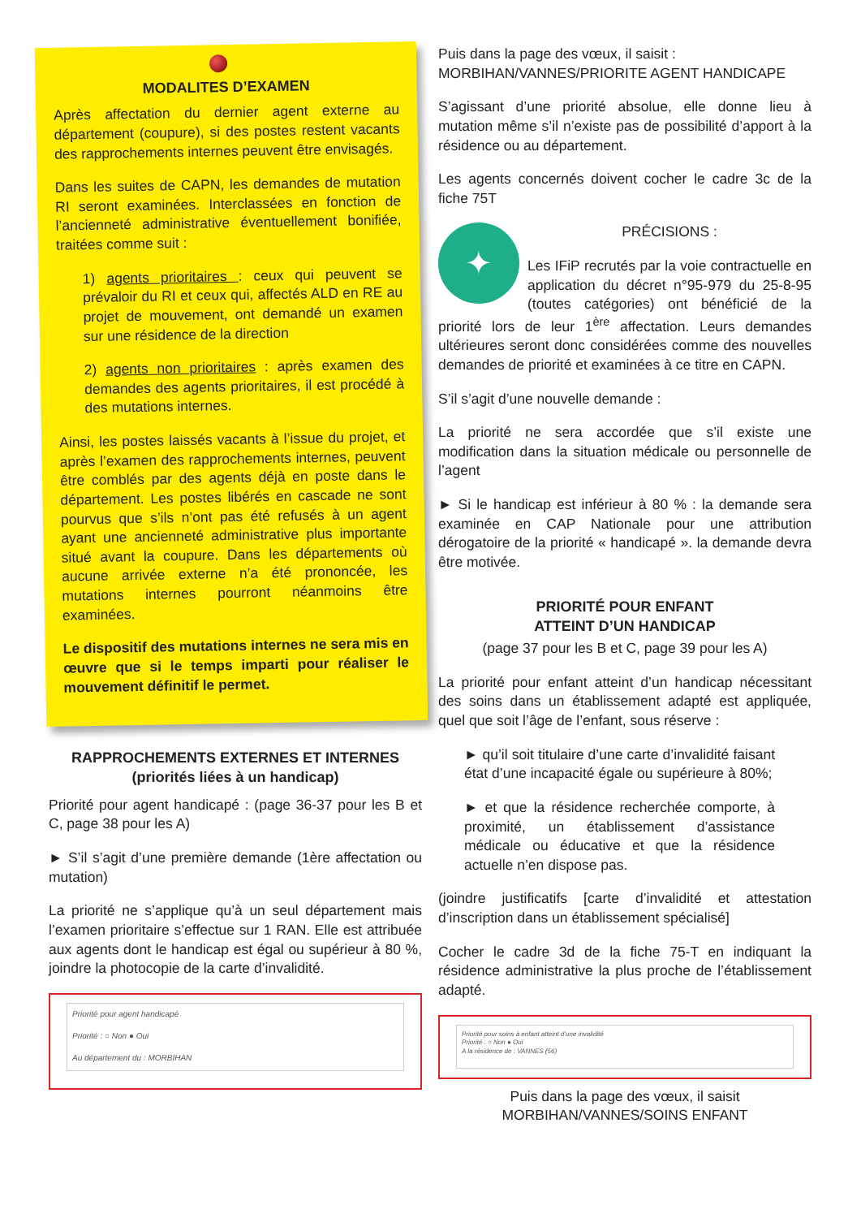MODALITES D’EXAMEN
Après affectation du dernier agent externe au département (coupure), si des postes restent vacants des rapprochements internes peuvent être envisagés.
Dans les suites de CAPN, les demandes de mutation RI seront examinées. Interclassées en fonction de l’ancienneté administrative éventuellement bonifiée, traitées comme suit :
1) agents prioritaires : ceux qui peuvent se prévaloir du RI et ceux qui, affectés ALD en RE au projet de mouvement, ont demandé un examen sur une résidence de la direction
2) agents non prioritaires : après examen des demandes des agents prioritaires, il est procédé à des mutations internes.
Ainsi, les postes laissés vacants à l’issue du projet, et après l’examen des rapprochements internes, peuvent être comblés par des agents déjà en poste dans le département. Les postes libérés en cascade ne sont pourvus que s’ils n’ont pas été refusés à un agent ayant une ancienneté administrative plus importante situé avant la coupure. Dans les départements où aucune arrivée externe n’a été prononcée, les mutations internes pourront néanmoins être examinées.
Le dispositif des mutations internes ne sera mis en œuvre que si le temps imparti pour réaliser le mouvement définitif le permet.
RAPPROCHEMENTS EXTERNES ET INTERNES
(priorités liées à un handicap)
Priorité pour agent handicapé : (page 36-37 pour les B et C, page 38 pour les A)
► S’il s’agit d’une première demande (1ère affectation ou mutation)
La priorité ne s’applique qu’à un seul département mais l’examen prioritaire s’effectue sur 1 RAN. Elle est attribuée aux agents dont le handicap est égal ou supérieur à 80 %, joindre la photocopie de la carte d’invalidité.
Priorité pour agent handicapé
Priorité : ○ Non ● Oui
Au département du : MORBIHAN
Puis dans la page des vœux, il saisit :
MORBIHAN/VANNES/PRIORITE AGENT HANDICAPE
S’agissant d’une priorité absolue, elle donne lieu à mutation même s’il n’existe pas de possibilité d’apport à la résidence ou au département.
Les agents concernés doivent cocher le cadre 3c de la fiche 75T
✦
PRÉCISIONS :
Les IFiP recrutés par la voie contractuelle en application du décret n°95-979 du 25-8-95 (toutes catégories) ont bénéficié de la priorité lors de leur 1<sup>ère</sup> affectation. Leurs demandes ultérieures seront donc considérées comme des nouvelles demandes de priorité et examinées à ce titre en CAPN.
S’il s’agit d’une nouvelle demande :
La priorité ne sera accordée que s’il existe une modification dans la situation médicale ou personnelle de l’agent
► Si le handicap est inférieur à 80 % : la demande sera examinée en CAP Nationale pour une attribution dérogatoire de la priorité « handicapé ». la demande devra être motivée.
PRIORITÉ POUR ENFANT
ATTEINT D’UN HANDICAP
(page 37 pour les B et C, page 39 pour les A)
La priorité pour enfant atteint d’un handicap nécessitant des soins dans un établissement adapté est appliquée, quel que soit l’âge de l’enfant, sous réserve :
► qu’il soit titulaire d’une carte d’invalidité faisant état d’une incapacité égale ou supérieure à 80%;
► et que la résidence recherchée comporte, à proximité, un établissement d’assistance médicale ou éducative et que la résidence actuelle n’en dispose pas.
(joindre justificatifs [carte d’invalidité et attestation d’inscription dans un établissement spécialisé]
Cocher le cadre 3d de la fiche 75-T en indiquant la résidence administrative la plus proche de l’établissement adapté.
Priorité pour soins à enfant atteint d’une invalidité
Priorité : ○ Non ● Oui
A la résidence de : VANNES (56)
Puis dans la page des vœux, il saisit
MORBIHAN/VANNES/SOINS ENFANT